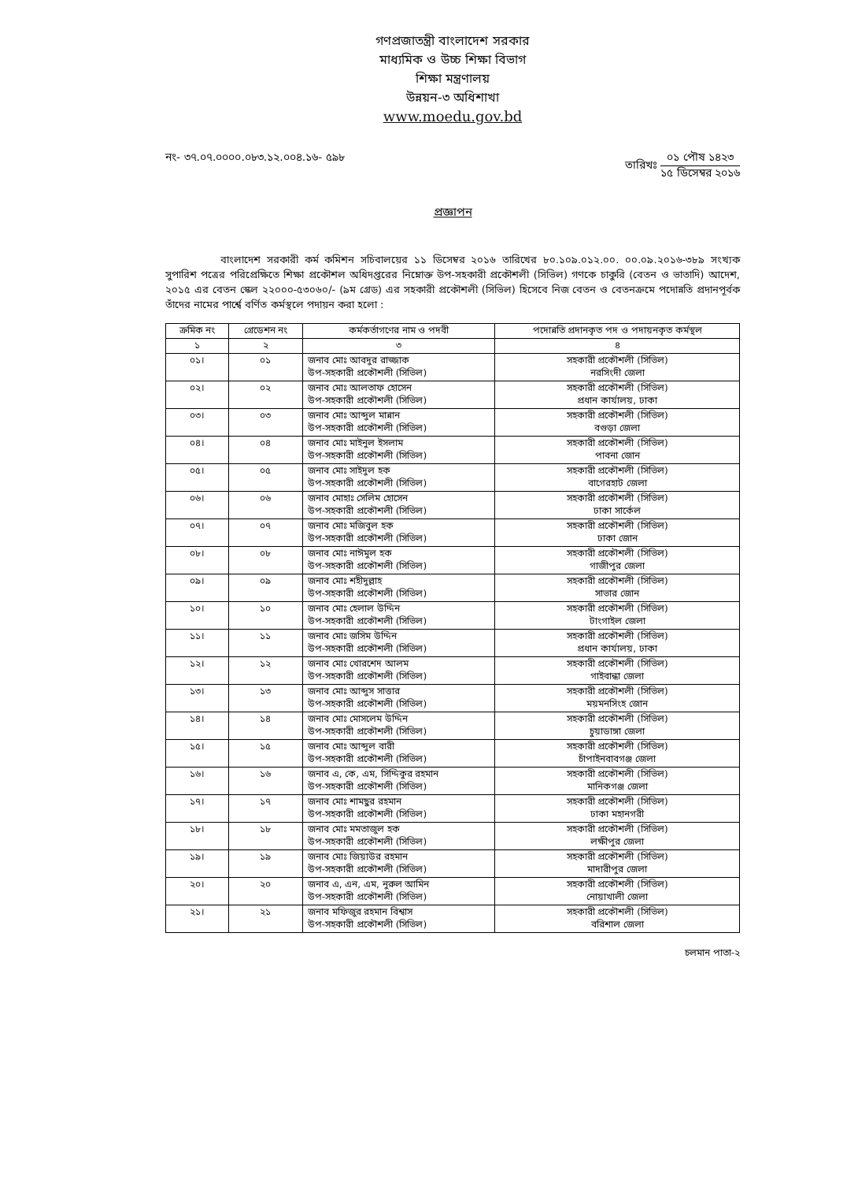গণপ্রজাতন্ত্রী বাংলাদেশ সরকার
মাধ্যমিক ও উচ্চ শিক্ষা বিভাগ
শিক্ষা মন্ত্রণালয়
উন্নয়ন-৩ অধিশাখা
www.moedu.gov.bd
নং- ৩৭.০৭.০০০০.০৮৩.১২.০০৪.১৬- ৫৯৮
তারিখঃ
০১ পৌষ ১৪২৩
১৫ ডিসেম্বর ২০১৬
প্রজ্ঞাপন
বাংলাদেশ সরকারী কর্ম কমিশন সচিবালয়ের ১১ ডিসেম্বর ২০১৬ তারিখের ৮০.১০৯.০১২.০০. ০০.০৯.২০১৬-৩৮৯ সংখ্যক সুপারিশ পত্রের পরিপ্রেক্ষিতে শিক্ষা প্রকৌশল অধিদপ্তরের নিম্নোক্ত উপ-সহকারী প্রকৌশলী (সিভিল) গণকে চাকুরি (বেতন ও ভাতাদি) আদেশ, ২০১৫ এর বেতন স্কেল ২২০০০-৫৩০৬০/- (৯ম গ্রেড) এর সহকারী প্রকৌশলী (সিভিল) হিসেবে নিজ বেতন ও বেতনক্রমে পদোন্নতি প্রদানপূর্বক তাঁদের নামের পার্শ্বে বর্ণিত কর্মস্থলে পদায়ন করা হলো :
| ক্রমিক নং | গ্রেডেশন নং | কর্মকর্তাগণের নাম ও পদবী | পদোন্নতি প্রদানকৃত পদ ও পদায়নকৃত কর্মস্থল |
| --- | --- | --- | --- |
| ১ | ২ | ৩ | ৪ |
| ০১। | ০১ | জনাব মোঃ আবদুর রাজ্জাক উপ-সহকারী প্রকৌশলী (সিভিল) | সহকারী প্রকৌশলী (সিভিল) নরসিংদী জেলা |
| ০২। | ০২ | জনাব মোঃ আলতাফ হোসেন উপ-সহকারী প্রকৌশলী (সিভিল) | সহকারী প্রকৌশলী (সিভিল) প্রধান কার্যালয়, ঢাকা |
| ০৩। | ০৩ | জনাব মোঃ আব্দুল মান্নান উপ-সহকারী প্রকৌশলী (সিভিল) | সহকারী প্রকৌশলী (সিভিল) বগুড়া জেলা |
| ০৪। | ০৪ | জনাব মোঃ মাইনুল ইসলাম উপ-সহকারী প্রকৌশলী (সিভিল) | সহকারী প্রকৌশলী (সিভিল) পাবনা জোন |
| ০৫। | ০৫ | জনাব মোঃ সাইদুল হক উপ-সহকারী প্রকৌশলী (সিভিল) | সহকারী প্রকৌশলী (সিভিল) বাগেরহাট জেলা |
| ০৬। | ০৬ | জনাব মোহাঃ সেলিম হোসেন উপ-সহকারী প্রকৌশলী (সিভিল) | সহকারী প্রকৌশলী (সিভিল) ঢাকা সার্কেল |
| ০৭। | ০৭ | জনাব মোঃ মজিবুল হক উপ-সহকারী প্রকৌশলী (সিভিল) | সহকারী প্রকৌশলী (সিভিল) ঢাকা জোন |
| ০৮। | ০৮ | জনাব মোঃ নাঈমুল হক উপ-সহকারী প্রকৌশলী (সিভিল) | সহকারী প্রকৌশলী (সিভিল) গাজীপুর জেলা |
| ০৯। | ০৯ | জনাব মোঃ শহীদুল্লাহ উপ-সহকারী প্রকৌশলী (সিভিল) | সহকারী প্রকৌশলী (সিভিল) সাভার জোন |
| ১০। | ১০ | জনাব মোঃ হেলাল উদ্দিন উপ-সহকারী প্রকৌশলী (সিভিল) | সহকারী প্রকৌশলী (সিভিল) টাংগাইল জেলা |
| ১১। | ১১ | জনাব মোঃ জসিম উদ্দিন উপ-সহকারী প্রকৌশলী (সিভিল) | সহকারী প্রকৌশলী (সিভিল) প্রধান কার্যালয়, ঢাকা |
| ১২। | ১২ | জনাব মোঃ খোরশেদ আলম উপ-সহকারী প্রকৌশলী (সিভিল) | সহকারী প্রকৌশলী (সিভিল) গাইবান্ধা জেলা |
| ১৩। | ১৩ | জনাব মোঃ আব্দুস সাত্তার উপ-সহকারী প্রকৌশলী (সিভিল) | সহকারী প্রকৌশলী (সিভিল) ময়মনসিংহ জোন |
| ১৪। | ১৪ | জনাব মোঃ মোসলেম উদ্দিন উপ-সহকারী প্রকৌশলী (সিভিল) | সহকারী প্রকৌশলী (সিভিল) চুয়াডাঙ্গা জেলা |
| ১৫। | ১৫ | জনাব মোঃ আব্দুল বারী উপ-সহকারী প্রকৌশলী (সিভিল) | সহকারী প্রকৌশলী (সিভিল) চাঁপাইনবাবগঞ্জ জেলা |
| ১৬। | ১৬ | জনাব এ, কে, এম, সিদ্দিকুর রহমান উপ-সহকারী প্রকৌশলী (সিভিল) | সহকারী প্রকৌশলী (সিভিল) মানিকগঞ্জ জেলা |
| ১৭। | ১৭ | জনাব মোঃ শামছুর রহমান উপ-সহকারী প্রকৌশলী (সিভিল) | সহকারী প্রকৌশলী (সিভিল) ঢাকা মহানগরী |
| ১৮। | ১৮ | জনাব মোঃ মমতাজুল হক উপ-সহকারী প্রকৌশলী (সিভিল) | সহকারী প্রকৌশলী (সিভিল) লক্ষীপুর জেলা |
| ১৯। | ১৯ | জনাব মোঃ জিয়াউর রহমান উপ-সহকারী প্রকৌশলী (সিভিল) | সহকারী প্রকৌশলী (সিভিল) মাদারীপুর জেলা |
| ২০। | ২০ | জনাব এ, এন, এম, নুরুল আমিন উপ-সহকারী প্রকৌশলী (সিভিল) | সহকারী প্রকৌশলী (সিভিল) নোয়াখালী জেলা |
| ২১। | ২১ | জনাব মফিজুর রহমান বিশ্বাস উপ-সহকারী প্রকৌশলী (সিভিল) | সহকারী প্রকৌশলী (সিভিল) বরিশাল জেলা |
চলমান পাতা-২